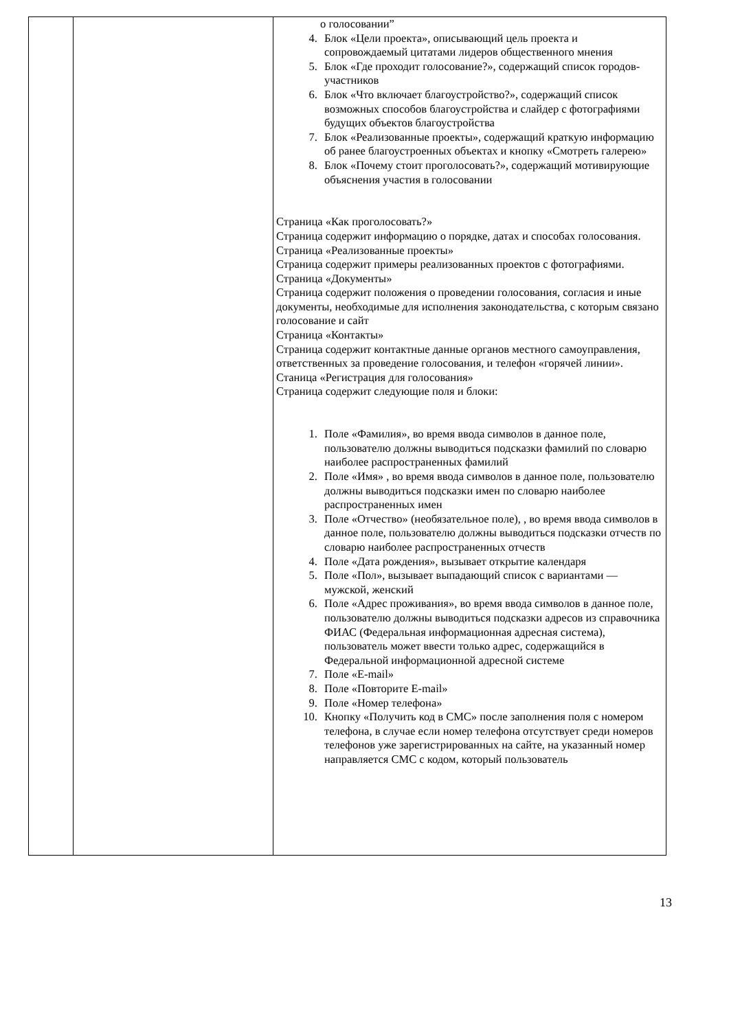| | | о голосовании” 4. Блок «Цели проекта», описывающий цель проекта и сопровождаемый цитатами лидеров общественного мнения 5. Блок «Где проходит голосование?», содержащий список городов-участников 6. Блок «Что включает благоустройство?», содержащий список возможных способов благоустройства и слайдер с фотографиями будущих объектов благоустройства 7. Блок «Реализованные проекты», содержащий краткую информацию об ранее благоустроенных объектах и кнопку «Смотреть галерею» 8. Блок «Почему стоит проголосовать?», содержащий мотивирующие объяснения участия в голосовании Страница «Как проголосовать?» Страница содержит информацию о порядке, датах и способах голосования. Страница «Реализованные проекты» Страница содержит примеры реализованных проектов с фотографиями. Страница «Документы» Страница содержит положения о проведении голосования, согласия и иные документы, необходимые для исполнения законодательства, с которым связано голосование и сайт Страница «Контакты» Страница содержит контактные данные органов местного самоуправления, ответственных за проведение голосования, и телефон «горячей линии». Станица «Регистрация для голосования» Страница содержит следующие поля и блоки: 1. Поле «Фамилия», во время ввода символов в данное поле, пользователю должны выводиться подсказки фамилий по словарю наиболее распространенных фамилий 2. Поле «Имя» , во время ввода символов в данное поле, пользователю должны выводиться подсказки имен по словарю наиболее распространенных имен 3. Поле «Отчество» (необязательное поле), , во время ввода символов в данное поле, пользователю должны выводиться подсказки отчеств по словарю наиболее распространенных отчеств 4. Поле «Дата рождения», вызывает открытие календаря 5. Поле «Пол», вызывает выпадающий список с вариантами — мужской, женский 6. Поле «Адрес проживания», во время ввода символов в данное поле, пользователю должны выводиться подсказки адресов из справочника ФИАС (Федеральная информационная адресная система), пользователь может ввести только адрес, содержащийся в Федеральной информационной адресной системе 7. Поле «E-mail» 8. Поле «Повторите E-mail» 9. Поле «Номер телефона» 10. Кнопку «Получить код в СМС» после заполнения поля с номером телефона, в случае если номер телефона отсутствует среди номеров телефонов уже зарегистрированных на сайте, на указанный номер направляется СМС с кодом, который пользователь |
13